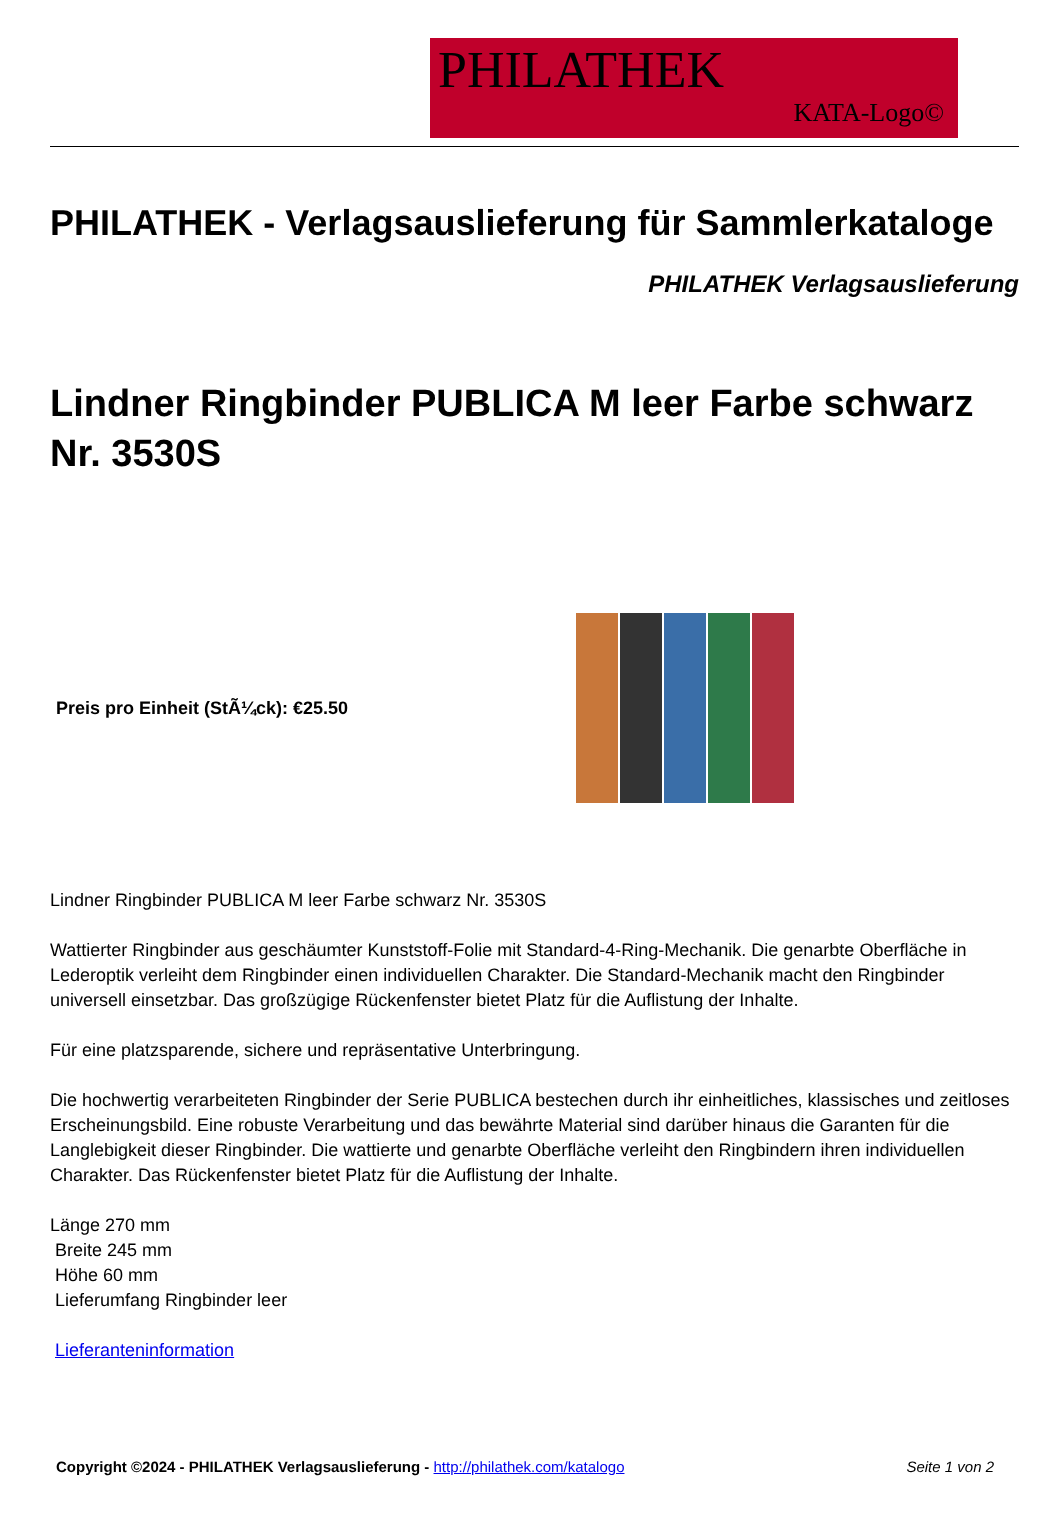PHILATHEK
KATA-Logo©
PHILATHEK - Verlagsauslieferung für Sammlerkataloge
PHILATHEK Verlagsauslieferung
Lindner Ringbinder PUBLICA M leer Farbe schwarz Nr. 3530S
Preis pro Einheit (StÃ¼ck): €25.50
Lindner Ringbinder PUBLICA M leer Farbe schwarz Nr. 3530S
Wattierter Ringbinder aus geschäumter Kunststoff-Folie mit Standard-4-Ring-Mechanik. Die genarbte Oberfläche in Lederoptik verleiht dem Ringbinder einen individuellen Charakter. Die Standard-Mechanik macht den Ringbinder universell einsetzbar. Das großzügige Rückenfenster bietet Platz für die Auflistung der Inhalte.
Für eine platzsparende, sichere und repräsentative Unterbringung.
Die hochwertig verarbeiteten Ringbinder der Serie PUBLICA bestechen durch ihr einheitliches, klassisches und zeitloses Erscheinungsbild. Eine robuste Verarbeitung und das bewährte Material sind darüber hinaus die Garanten für die Langlebigkeit dieser Ringbinder. Die wattierte und genarbte Oberfläche verleiht den Ringbindern ihren individuellen Charakter. Das Rückenfenster bietet Platz für die Auflistung der Inhalte.
Länge 270 mm
Breite 245 mm
Höhe 60 mm
Lieferumfang Ringbinder leer
Lieferanteninformation
Copyright ©2024 - PHILATHEK Verlagsauslieferung - http://philathek.com/katalogo
Seite 1 von 2